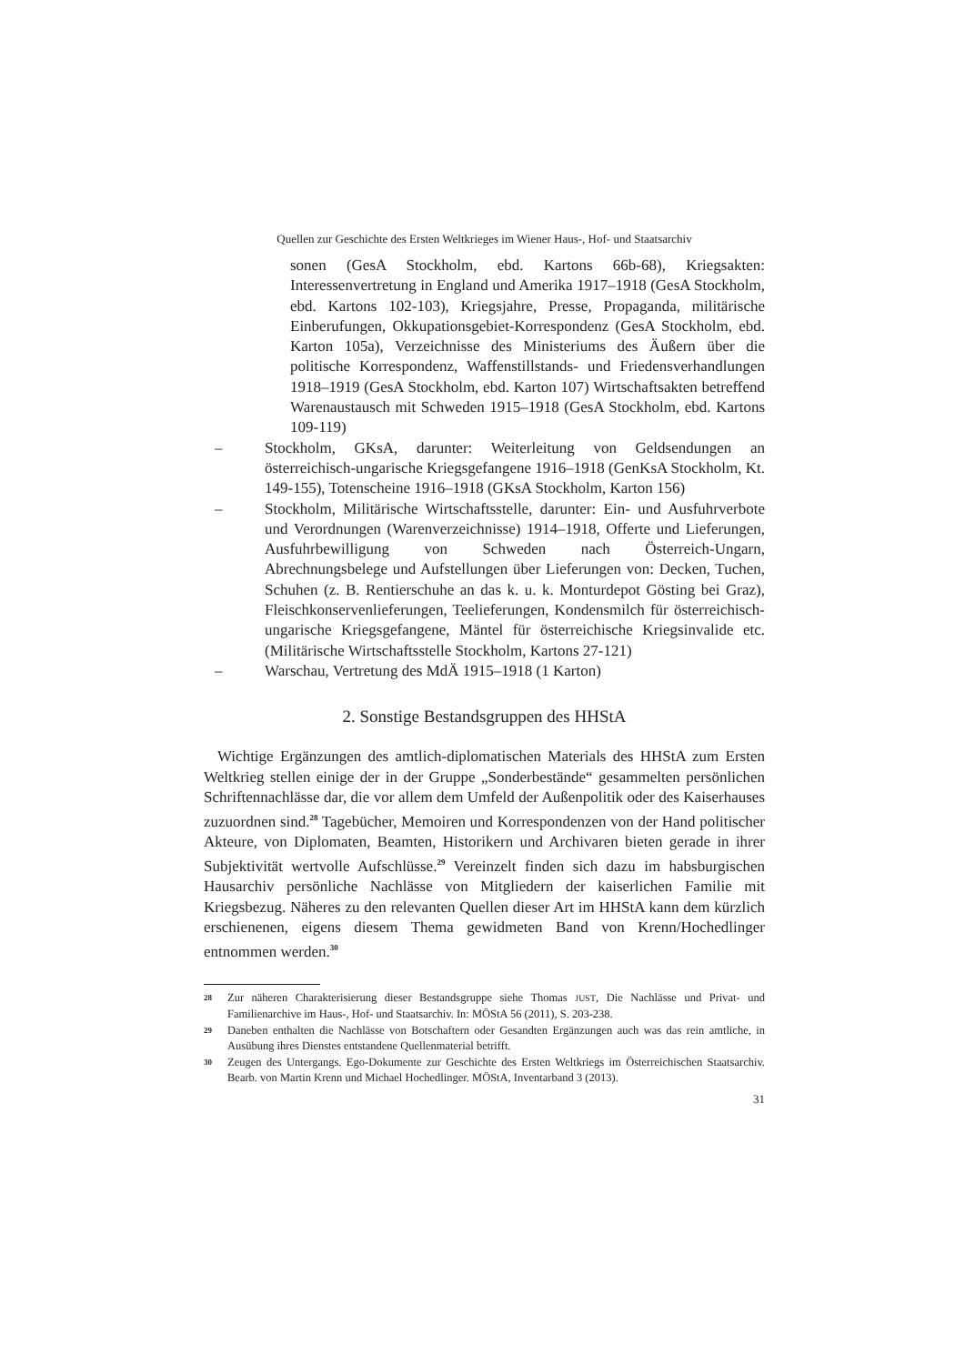Quellen zur Geschichte des Ersten Weltkrieges im Wiener Haus-, Hof- und Staatsarchiv
sonen (GesA Stockholm, ebd. Kartons 66b-68), Kriegsakten: Interessenvertretung in England und Amerika 1917–1918 (GesA Stockholm, ebd. Kartons 102-103), Kriegsjahre, Presse, Propaganda, militärische Einberufungen, Okkupationsgebiet-Korrespondenz (GesA Stockholm, ebd. Karton 105a), Verzeichnisse des Ministeriums des Äußern über die politische Korrespondenz, Waffenstillstands- und Friedensverhandlungen 1918–1919 (GesA Stockholm, ebd. Karton 107) Wirtschaftsakten betreffend Warenaustausch mit Schweden 1915–1918 (GesA Stockholm, ebd. Kartons 109-119)
– Stockholm, GKsA, darunter: Weiterleitung von Geldsendungen an österreichisch-ungarische Kriegsgefangene 1916–1918 (GenKsA Stockholm, Kt. 149-155), Totenscheine 1916–1918 (GKsA Stockholm, Karton 156)
– Stockholm, Militärische Wirtschaftsstelle, darunter: Ein- und Ausfuhrverbote und Verordnungen (Warenverzeichnisse) 1914–1918, Offerte und Lieferungen, Ausfuhrbewilligung von Schweden nach Österreich-Ungarn, Abrechnungsbelege und Aufstellungen über Lieferungen von: Decken, Tuchen, Schuhen (z. B. Rentierschuhe an das k. u. k. Monturdepot Gösting bei Graz), Fleischkonservenlieferungen, Teelieferungen, Kondensmilch für österreichisch-ungarische Kriegsgefangene, Mäntel für österreichische Kriegsinvalide etc. (Militärische Wirtschaftsstelle Stockholm, Kartons 27-121)
– Warschau, Vertretung des MdÄ 1915–1918 (1 Karton)
2. Sonstige Bestandsgruppen des HHStA
Wichtige Ergänzungen des amtlich-diplomatischen Materials des HHStA zum Ersten Weltkrieg stellen einige der in der Gruppe „Sonderbestände“ gesammelten persönlichen Schriftennachlässe dar, die vor allem dem Umfeld der Außenpolitik oder des Kaiserhauses zuzuordnen sind.<sup>28</sup> Tagebücher, Memoiren und Korrespondenzen von der Hand politischer Akteure, von Diplomaten, Beamten, Historikern und Archivaren bieten gerade in ihrer Subjektivität wertvolle Aufschlüsse.<sup>29</sup> Vereinzelt finden sich dazu im habsburgischen Hausarchiv persönliche Nachlässe von Mitgliedern der kaiserlichen Familie mit Kriegsbezug. Näheres zu den relevanten Quellen dieser Art im HHStA kann dem kürzlich erschienenen, eigens diesem Thema gewidmeten Band von Krenn/Hochedlinger entnommen werden.<sup>30</sup>
28 Zur näheren Charakterisierung dieser Bestandsgruppe siehe Thomas JUST, Die Nachlässe und Privat- und Familienarchive im Haus-, Hof- und Staatsarchiv. In: MÖStA 56 (2011), S. 203-238.
29 Daneben enthalten die Nachlässe von Botschaftern oder Gesandten Ergänzungen auch was das rein amtliche, in Ausübung ihres Dienstes entstandene Quellenmaterial betrifft.
30 Zeugen des Untergangs. Ego-Dokumente zur Geschichte des Ersten Weltkriegs im Österreichischen Staatsarchiv. Bearb. von Martin Krenn und Michael Hochedlinger. MÖStA, Inventarband 3 (2013).
31